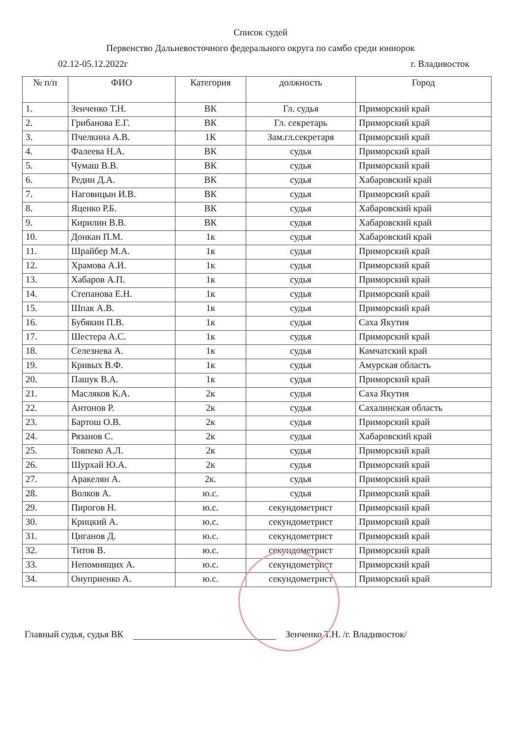Список судей
Первенство Дальневосточного федерального округа по самбо среди юниорок
02.12-05.12.2022г г. Владивосток
| № п/п | ФИО | Категория | должность | Город |
| --- | --- | --- | --- | --- |
| 1. | Зенченко Т.Н. | ВК | Гл. судья | Приморский край |
| 2. | Грибанова Е.Г. | ВК | Гл. секретарь | Приморский край |
| 3. | Пчелкина А.В. | 1К | Зам.гл.секретаря | Приморский край |
| 4. | Фалеева Н.А. | ВК | судья | Приморский край |
| 5. | Чумаш В.В. | ВК | судья | Приморский край |
| 6. | Редин Д.А. | ВК | судья | Хабаровский край |
| 7. | Наговицын И.В. | ВК | судья | Приморский край |
| 8. | Яценко Р.Б. | ВК | судья | Хабаровский край |
| 9. | Кирилин В.В. | ВК | судья | Хабаровский край |
| 10. | Донкан П.М. | 1к | судья | Хабаровский край |
| 11. | Шрайбер М.А. | 1к | судья | Приморский край |
| 12. | Храмова А.И. | 1к | судья | Приморский край |
| 13. | Хабаров А.П. | 1к | судья | Приморский край |
| 14. | Степанова Е.Н. | 1к | судья | Приморский край |
| 15. | Шпак А.В. | 1к | судья | Приморский край |
| 16. | Бубякин П.В. | 1к | судья | Саха Якутия |
| 17. | Шестера А.С. | 1к | судья | Приморский край |
| 18. | Селезнева А. | 1к | судья | Камчатский край |
| 19. | Кривых В.Ф. | 1к | судья | Амурская область |
| 20. | Пашук В.А. | 1к | судья | Приморский край |
| 21. | Масляков К.А. | 2к | судья | Саха Якутия |
| 22. | Антонов Р. | 2к | судья | Сахалинская область |
| 23. | Бартош О.В. | 2к | судья | Приморский край |
| 24. | Рязанов С. | 2к | судья | Хабаровский край |
| 25. | Товпеко А.Л. | 2к | судья | Приморский край |
| 26. | Шурхай Ю.А. | 2к | судья | Приморский край |
| 27. | Аракелян А. | 2к. | судья | Приморский край |
| 28. | Волков А. | ю.с. | судья | Приморский край |
| 29. | Пирогов Н. | ю.с. | секундометрист | Приморский край |
| 30. | Крицкий А. | ю.с. | секундометрист | Приморский край |
| 31. | Циганов Д. | ю.с. | секундометрист | Приморский край |
| 32. | Титов В. | ю.с. | секундометрист | Приморский край |
| 33. | Непомнящих А. | ю.с. | секундометрист | Приморский край |
| 34. | Онуприенко А. | ю.с. | секундометрист | Приморский край |
Главный судья, судья ВК Зенченко Т.Н. /г. Владивосток/